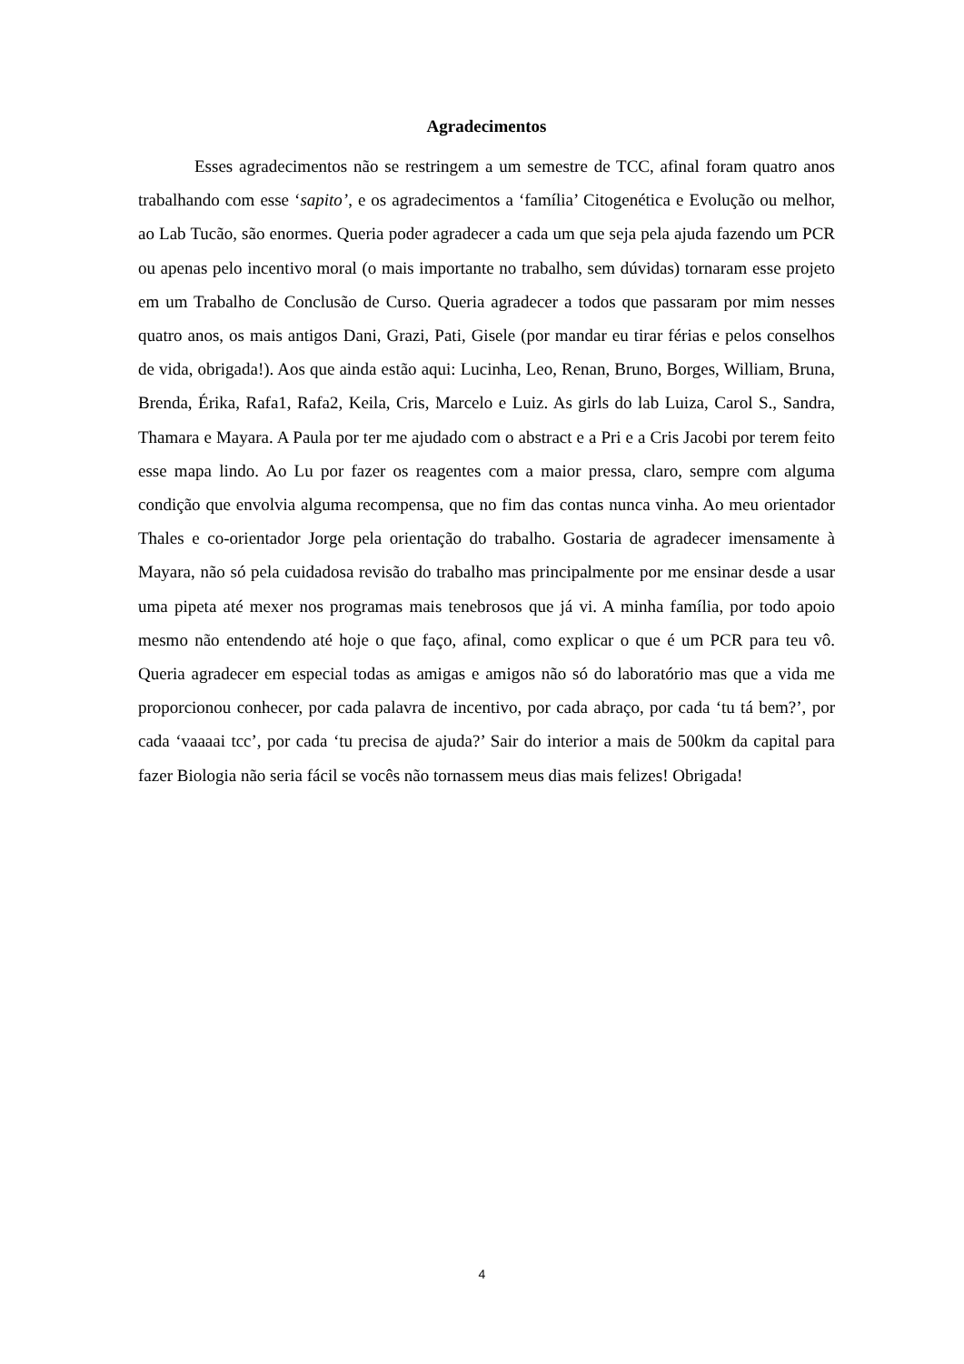Agradecimentos
Esses agradecimentos não se restringem a um semestre de TCC, afinal foram quatro anos trabalhando com esse ‘sapito’, e os agradecimentos a ‘família’ Citogenética e Evolução ou melhor, ao Lab Tucão, são enormes. Queria poder agradecer a cada um que seja pela ajuda fazendo um PCR ou apenas pelo incentivo moral (o mais importante no trabalho, sem dúvidas) tornaram esse projeto em um Trabalho de Conclusão de Curso. Queria agradecer a todos que passaram por mim nesses quatro anos, os mais antigos Dani, Grazi, Pati, Gisele (por mandar eu tirar férias e pelos conselhos de vida, obrigada!). Aos que ainda estão aqui: Lucinha, Leo, Renan, Bruno, Borges, William, Bruna, Brenda, Érika, Rafa1, Rafa2, Keila, Cris, Marcelo e Luiz. As girls do lab Luiza, Carol S., Sandra, Thamara e Mayara. A Paula por ter me ajudado com o abstract e a Pri e a Cris Jacobi por terem feito esse mapa lindo. Ao Lu por fazer os reagentes com a maior pressa, claro, sempre com alguma condição que envolvia alguma recompensa, que no fim das contas nunca vinha. Ao meu orientador Thales e co-orientador Jorge pela orientação do trabalho. Gostaria de agradecer imensamente à Mayara, não só pela cuidadosa revisão do trabalho mas principalmente por me ensinar desde a usar uma pipeta até mexer nos programas mais tenebrosos que já vi. A minha família, por todo apoio mesmo não entendendo até hoje o que faço, afinal, como explicar o que é um PCR para teu vô. Queria agradecer em especial todas as amigas e amigos não só do laboratório mas que a vida me proporcionou conhecer, por cada palavra de incentivo, por cada abraço, por cada ‘tu tá bem?’, por cada ‘vaaaai tcc’, por cada ‘tu precisa de ajuda?’ Sair do interior a mais de 500km da capital para fazer Biologia não seria fácil se vocês não tornassem meus dias mais felizes! Obrigada!
4